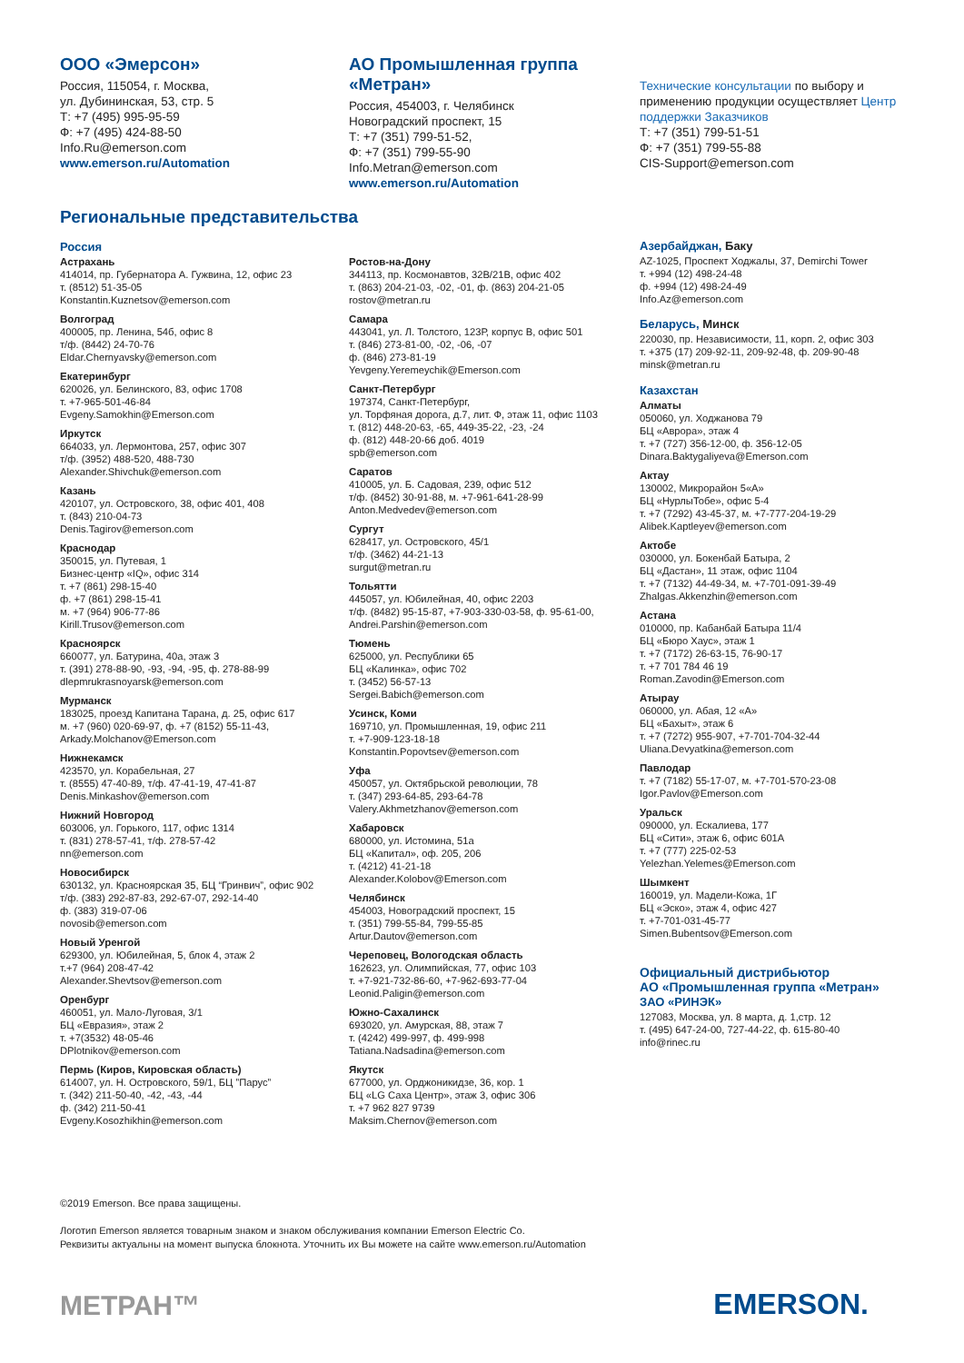ООО «Эмерсон»
Россия, 115054, г. Москва,
ул. Дубининская, 53, стр. 5
Т: +7 (495) 995-95-59
Ф: +7 (495) 424-88-50
Info.Ru@emerson.com
www.emerson.ru/Automation
АО Промышленная группа «Метран»
Россия, 454003, г. Челябинск
Новоградский проспект, 15
Т: +7 (351) 799-51-52,
Ф: +7 (351) 799-55-90
Info.Metran@emerson.com
www.emerson.ru/Automation
Технические консультации по выбору и применению продукции осуществляет Центр поддержки Заказчиков
Т: +7 (351) 799-51-51
Ф: +7 (351) 799-55-88
CIS-Support@emerson.com
Региональные представительства
Россия
Астрахань
414014, пр. Губернатора А. Гужвина, 12, офис 23
т. (8512) 51-35-05
Konstantin.Kuznetsov@emerson.com
Волгоград
400005, пр. Ленина, 54б, офис 8
т/ф. (8442) 24-70-76
Eldar.Chernyavsky@emerson.com
Екатеринбург
620026, ул. Белинского, 83, офис 1708
т. +7-965-501-46-84
Evgeny.Samokhin@Emerson.com
Иркутск
664033, ул. Лермонтова, 257, офис 307
т/ф. (3952) 488-520, 488-730
Alexander.Shivchuk@emerson.com
Казань
420107, ул. Островского, 38, офис 401, 408
т. (843) 210-04-73
Denis.Tagirov@emerson.com
Краснодар
350015, ул. Путевая, 1
Бизнес-центр «IQ», офис 314
т. +7 (861) 298-15-40
ф. +7 (861) 298-15-41
м. +7 (964) 906-77-86
Kirill.Trusov@emerson.com
Красноярск
660077, ул. Батурина, 40а, этаж 3
т. (391) 278-88-90, -93, -94, -95, ф. 278-88-99
dlepmrukrasnoyarsk@emerson.com
Мурманск
183025, проезд Капитана Тарана, д. 25, офис 617
м. +7 (960) 020-69-97, ф. +7 (8152) 55-11-43,
Arkady.Molchanov@Emerson.com
Нижнекамск
423570, ул. Корабельная, 27
т. (8555) 47-40-89, т/ф. 47-41-19, 47-41-87
Denis.Minkashov@emerson.com
Нижний Новгород
603006, ул. Горького, 117, офис 1314
т. (831) 278-57-41, т/ф. 278-57-42
nn@emerson.com
Новосибирск
630132, ул. Красноярская 35, БЦ “Гринвич”, офис 902
т/ф. (383) 292-87-83, 292-67-07, 292-14-40
ф. (383) 319-07-06
novosib@emerson.com
Новый Уренгой
629300, ул. Юбилейная, 5, блок 4, этаж 2
т.+7 (964) 208-47-42
Alexander.Shevtsov@emerson.com
Оренбург
460051, ул. Мало-Луговая, 3/1
БЦ «Евразия», этаж 2
т. +7(3532) 48-05-46
DPlotnikov@emerson.com
Пермь (Киров, Кировская область)
614007, ул. Н. Островского, 59/1, БЦ ”Парус”
т. (342) 211-50-40, -42, -43, -44
ф. (342) 211-50-41
Evgeny.Kosozhikhin@emerson.com
Ростов-на-Дону
344113, пр. Космонавтов, 32В/21В, офис 402
т. (863) 204-21-03, -02, -01, ф. (863) 204-21-05
rostov@metran.ru
Самара
443041, ул. Л. Толстого, 123Р, корпус В, офис 501
т. (846) 273-81-00, -02, -06, -07
ф. (846) 273-81-19
Yevgeny.Yeremeychik@Emerson.com
Санкт-Петербург
197374, Санкт-Петербург,
ул. Торфяная дорога, д.7, лит. Ф, этаж 11, офис 1103
т. (812) 448-20-63, -65, 449-35-22, -23, -24
ф. (812) 448-20-66 доб. 4019
spb@emerson.com
Саратов
410005, ул. Б. Садовая, 239, офис 512
т/ф. (8452) 30-91-88, м. +7-961-641-28-99
Anton.Medvedev@emerson.com
Сургут
628417, ул. Островского, 45/1
т/ф. (3462) 44-21-13
surgut@metran.ru
Тольятти
445057, ул. Юбилейная, 40, офис 2203
т/ф. (8482) 95-15-87, +7-903-330-03-58, ф. 95-61-00,
Andrei.Parshin@emerson.com
Тюмень
625000, ул. Республики 65
БЦ «Калинка», офис 702
т. (3452) 56-57-13
Sergei.Babich@emerson.com
Усинск, Коми
169710, ул. Промышленная, 19, офис 211
т. +7-909-123-18-18
Konstantin.Popovtsev@emerson.com
Уфа
450057, ул. Октябрьской революции, 78
т. (347) 293-64-85, 293-64-78
Valery.Akhmetzhanov@emerson.com
Хабаровск
680000, ул. Истомина, 51а
БЦ «Капитал», оф. 205, 206
т. (4212) 41-21-18
Alexander.Kolobov@Emerson.com
Челябинск
454003, Новоградский проспект, 15
т. (351) 799-55-84, 799-55-85
Artur.Dautov@emerson.com
Череповец, Вологодская область
162623, ул. Олимпийская, 77, офис 103
т. +7-921-732-86-60, +7-962-693-77-04
Leonid.Paligin@emerson.com
Южно-Сахалинск
693020, ул. Амурская, 88, этаж 7
т. (4242) 499-997, ф. 499-998
Tatiana.Nadsadina@emerson.com
Якутск
677000, ул. Орджоникидзе, 36, кор. 1
БЦ «LG Саха Центр», этаж 3, офис 306
т. +7 962 827 9739
Maksim.Chernov@emerson.com
Азербайджан, Баку
AZ-1025, Проспект Ходжалы, 37, Demirchi Tower
т. +994 (12) 498-24-48
ф. +994 (12) 498-24-49
Info.Az@emerson.com
Беларусь, Минск
220030, пр. Независимости, 11, корп. 2, офис 303
т. +375 (17) 209-92-11, 209-92-48, ф. 209-90-48
minsk@metran.ru
Казахстан
Алматы
050060, ул. Ходжанова 79
БЦ «Аврора», этаж 4
т. +7 (727) 356-12-00, ф. 356-12-05
Dinara.Baktygaliyeva@Emerson.com
Актау
130002, Микрорайон 5«А»
БЦ «НурлыТобе», офис 5-4
т. +7 (7292) 43-45-37, м. +7-777-204-19-29
Alibek.Kaptleyev@emerson.com
Актобе
030000, ул. Бокенбай Батыра, 2
БЦ «Дастан», 11 этаж, офис 1104
т. +7 (7132) 44-49-34, м. +7-701-091-39-49
Zhalgas.Akkenzhin@emerson.com
Астана
010000, пр. Кабанбай Батыра 11/4
БЦ «Бюро Хаус», этаж 1
т. +7 (7172) 26-63-15, 76-90-17
т. +7 701 784 46 19
Roman.Zavodin@Emerson.com
Атырау
060000, ул. Абая, 12 «А»
БЦ «Бахыт», этаж 6
т. +7 (7272) 955-907, +7-701-704-32-44
Uliana.Devyatkina@emerson.com
Павлодар
т. +7 (7182) 55-17-07, м. +7-701-570-23-08
Igor.Pavlov@Emerson.com
Уральск
090000, ул. Ескалиева, 177
БЦ «Сити», этаж 6, офис 601А
т. +7 (777) 225-02-53
Yelezhan.Yelemes@Emerson.com
Шымкент
160019, ул. Мадели-Кожа, 1Г
БЦ «Эско», этаж 4, офис 427
т. +7-701-031-45-77
Simen.Bubentsov@Emerson.com
Официальный дистрибьютор
АО «Промышленная группа «Метран»
ЗАО «РИНЭК»
127083, Москва, ул. 8 марта, д. 1,стр. 12
т. (495) 647-24-00, 727-44-22, ф. 615-80-40
info@rinec.ru
©2019 Emerson. Все права защищены.
Логотип Emerson является товарным знаком и знаком обслуживания компании Emerson Electric Co.
Реквизиты актуальны на момент выпуска блокнота. Уточнить их Вы можете на сайте www.emerson.ru/Automation
МЕТРАН™
EMERSON.